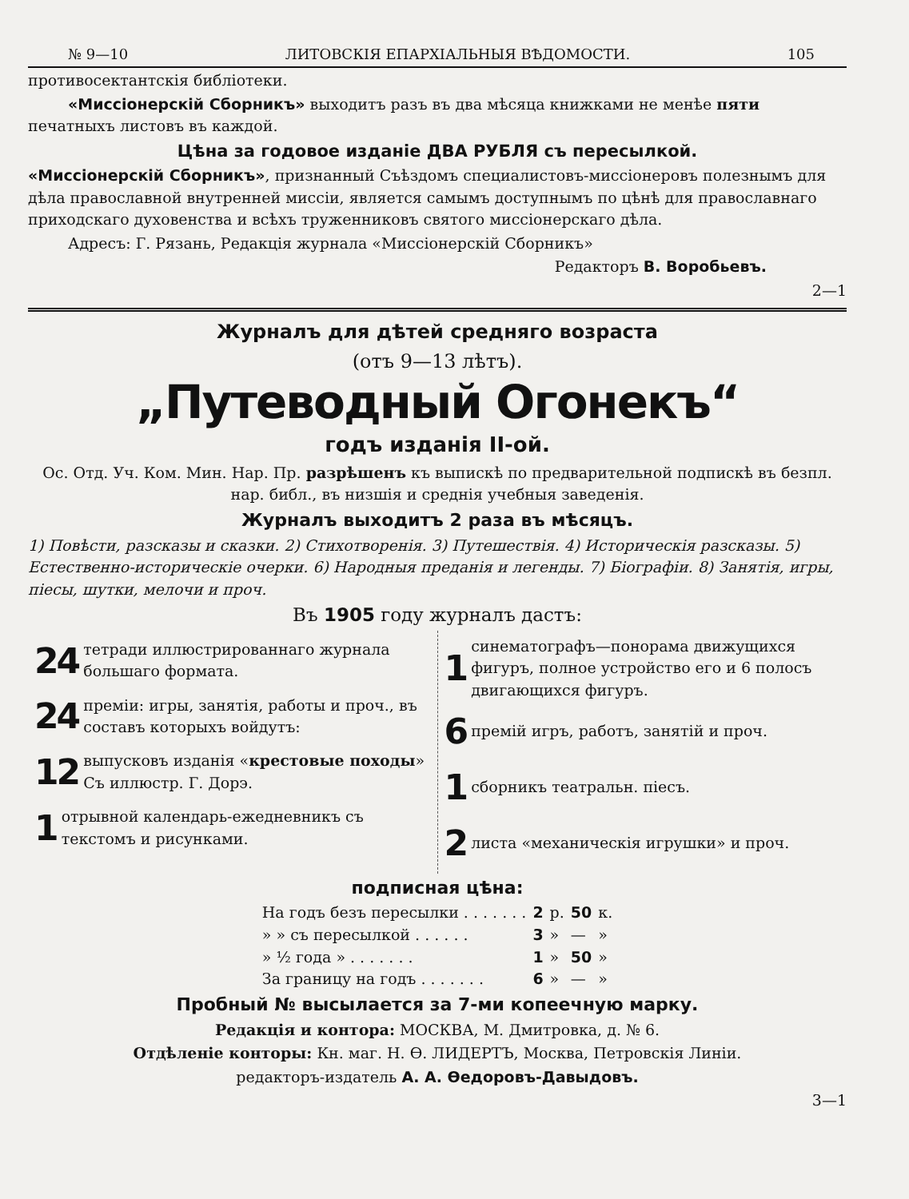№ 9—10 ЛИТОВСКІЯ ЕПАРХІАЛЬНЫЯ ВѢДОМОСТИ. 105
противосектантскія библіотеки.
«Миссіонерскій Сборникъ» выходитъ разъ въ два мѣсяца книжками не менѣе пяти печатныхъ листовъ въ каждой.
Цѣна за годовое изданіе ДВА РУБЛЯ съ пересылкой.
«Миссіонерскій Сборникъ», признанный Съѣздомъ специалистовъ-миссіонеровъ полезнымъ для дѣла православной внутренней миссіи, является самымъ доступнымъ по цѣнѣ для православнаго приходскаго духовенства и всѣхъ труженниковъ святого миссіонерскаго дѣла.
Адресъ: Г. Рязань, Редакція журнала «Миссіонерскій Сборникъ»
Редакторъ В. Воробьевъ.
2—1
Журналъ для дѣтей средняго возраста
(отъ 9—13 лѣтъ).
„Путеводный Огонекъ“
годъ изданія II-ой.
Ос. Отд. Уч. Ком. Мин. Нар. Пр. разрѣшенъ къ выпискѣ по предварительной подпискѣ въ безпл. нар. библ., въ низшія и среднія учебныя заведенія.
Журналъ выходитъ 2 раза въ мѣсяцъ.
1) Повѣсти, разсказы и сказки. 2) Стихотворенія. 3) Путешествія. 4) Историческія разсказы. 5) Естественно-историческіе очерки. 6) Народныя преданія и легенды. 7) Біографіи. 8) Занятія, игры, піесы, шутки, мелочи и проч.
Въ 1905 году журналъ дастъ:
24 тетради иллюстрированнаго журнала большаго формата.
24 преміи: игры, занятія, работы и проч., въ составъ которыхъ войдутъ:
12 выпусковъ изданія «крестовые походы» Съ иллюстр. Г. Дорэ.
1 отрывной календарь-ежедневникъ съ текстомъ и рисунками.
1 синематографъ—понорама движущихся фигуръ, полное устройство его и 6 полосъ двигающихся фигуръ.
6 премій игръ, работъ, занятій и проч.
1 сборникъ театральн. піесъ.
2 листа «механическія игрушки» и проч.
подписная цѣна:
| На годъ безъ пересылки . . . . . . . | 2 | р. | 50 | к. |
| » » съ пересылкой . . . . . . | 3 | » | — | » |
| » ½ года » . . . . . . . | 1 | » | 50 | » |
| За границу на годъ . . . . . . . | 6 | » | — | » |
Пробный № высылается за 7-ми копеечную марку.
Редакція и контора: МОСКВА, М. Дмитровка, д. № 6.
Отдѣленіе конторы: Кн. маг. Н. Ѳ. ЛИДЕРТЪ, Москва, Петровскія Линіи.
редакторъ-издатель А. А. Ѳедоровъ-Давыдовъ.
3—1